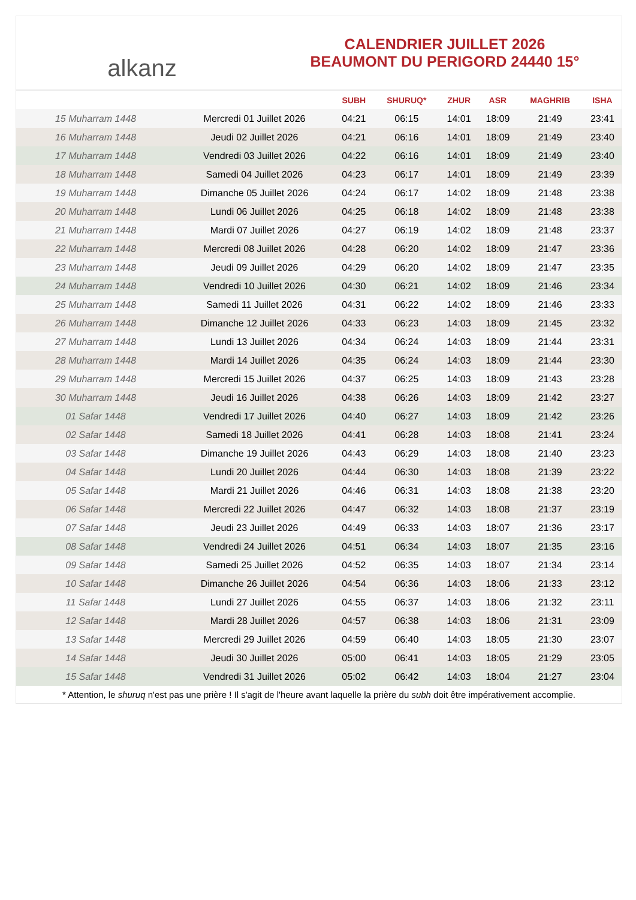alkanz
CALENDRIER JUILLET 2026
BEAUMONT DU PERIGORD 24440 15°
| | | SUBH | SHURUQ* | ZHUR | ASR | MAGHRIB | ISHA |
| --- | --- | --- | --- | --- | --- | --- | --- |
| 15 Muharram 1448 | Mercredi 01 Juillet 2026 | 04:21 | 06:15 | 14:01 | 18:09 | 21:49 | 23:41 |
| 16 Muharram 1448 | Jeudi 02 Juillet 2026 | 04:21 | 06:16 | 14:01 | 18:09 | 21:49 | 23:40 |
| 17 Muharram 1448 | Vendredi 03 Juillet 2026 | 04:22 | 06:16 | 14:01 | 18:09 | 21:49 | 23:40 |
| 18 Muharram 1448 | Samedi 04 Juillet 2026 | 04:23 | 06:17 | 14:01 | 18:09 | 21:49 | 23:39 |
| 19 Muharram 1448 | Dimanche 05 Juillet 2026 | 04:24 | 06:17 | 14:02 | 18:09 | 21:48 | 23:38 |
| 20 Muharram 1448 | Lundi 06 Juillet 2026 | 04:25 | 06:18 | 14:02 | 18:09 | 21:48 | 23:38 |
| 21 Muharram 1448 | Mardi 07 Juillet 2026 | 04:27 | 06:19 | 14:02 | 18:09 | 21:48 | 23:37 |
| 22 Muharram 1448 | Mercredi 08 Juillet 2026 | 04:28 | 06:20 | 14:02 | 18:09 | 21:47 | 23:36 |
| 23 Muharram 1448 | Jeudi 09 Juillet 2026 | 04:29 | 06:20 | 14:02 | 18:09 | 21:47 | 23:35 |
| 24 Muharram 1448 | Vendredi 10 Juillet 2026 | 04:30 | 06:21 | 14:02 | 18:09 | 21:46 | 23:34 |
| 25 Muharram 1448 | Samedi 11 Juillet 2026 | 04:31 | 06:22 | 14:02 | 18:09 | 21:46 | 23:33 |
| 26 Muharram 1448 | Dimanche 12 Juillet 2026 | 04:33 | 06:23 | 14:03 | 18:09 | 21:45 | 23:32 |
| 27 Muharram 1448 | Lundi 13 Juillet 2026 | 04:34 | 06:24 | 14:03 | 18:09 | 21:44 | 23:31 |
| 28 Muharram 1448 | Mardi 14 Juillet 2026 | 04:35 | 06:24 | 14:03 | 18:09 | 21:44 | 23:30 |
| 29 Muharram 1448 | Mercredi 15 Juillet 2026 | 04:37 | 06:25 | 14:03 | 18:09 | 21:43 | 23:28 |
| 30 Muharram 1448 | Jeudi 16 Juillet 2026 | 04:38 | 06:26 | 14:03 | 18:09 | 21:42 | 23:27 |
| 01 Safar 1448 | Vendredi 17 Juillet 2026 | 04:40 | 06:27 | 14:03 | 18:09 | 21:42 | 23:26 |
| 02 Safar 1448 | Samedi 18 Juillet 2026 | 04:41 | 06:28 | 14:03 | 18:08 | 21:41 | 23:24 |
| 03 Safar 1448 | Dimanche 19 Juillet 2026 | 04:43 | 06:29 | 14:03 | 18:08 | 21:40 | 23:23 |
| 04 Safar 1448 | Lundi 20 Juillet 2026 | 04:44 | 06:30 | 14:03 | 18:08 | 21:39 | 23:22 |
| 05 Safar 1448 | Mardi 21 Juillet 2026 | 04:46 | 06:31 | 14:03 | 18:08 | 21:38 | 23:20 |
| 06 Safar 1448 | Mercredi 22 Juillet 2026 | 04:47 | 06:32 | 14:03 | 18:08 | 21:37 | 23:19 |
| 07 Safar 1448 | Jeudi 23 Juillet 2026 | 04:49 | 06:33 | 14:03 | 18:07 | 21:36 | 23:17 |
| 08 Safar 1448 | Vendredi 24 Juillet 2026 | 04:51 | 06:34 | 14:03 | 18:07 | 21:35 | 23:16 |
| 09 Safar 1448 | Samedi 25 Juillet 2026 | 04:52 | 06:35 | 14:03 | 18:07 | 21:34 | 23:14 |
| 10 Safar 1448 | Dimanche 26 Juillet 2026 | 04:54 | 06:36 | 14:03 | 18:06 | 21:33 | 23:12 |
| 11 Safar 1448 | Lundi 27 Juillet 2026 | 04:55 | 06:37 | 14:03 | 18:06 | 21:32 | 23:11 |
| 12 Safar 1448 | Mardi 28 Juillet 2026 | 04:57 | 06:38 | 14:03 | 18:06 | 21:31 | 23:09 |
| 13 Safar 1448 | Mercredi 29 Juillet 2026 | 04:59 | 06:40 | 14:03 | 18:05 | 21:30 | 23:07 |
| 14 Safar 1448 | Jeudi 30 Juillet 2026 | 05:00 | 06:41 | 14:03 | 18:05 | 21:29 | 23:05 |
| 15 Safar 1448 | Vendredi 31 Juillet 2026 | 05:02 | 06:42 | 14:03 | 18:04 | 21:27 | 23:04 |
* Attention, le shuruq n'est pas une prière ! Il s'agit de l'heure avant laquelle la prière du subh doit être impérativement accomplie.